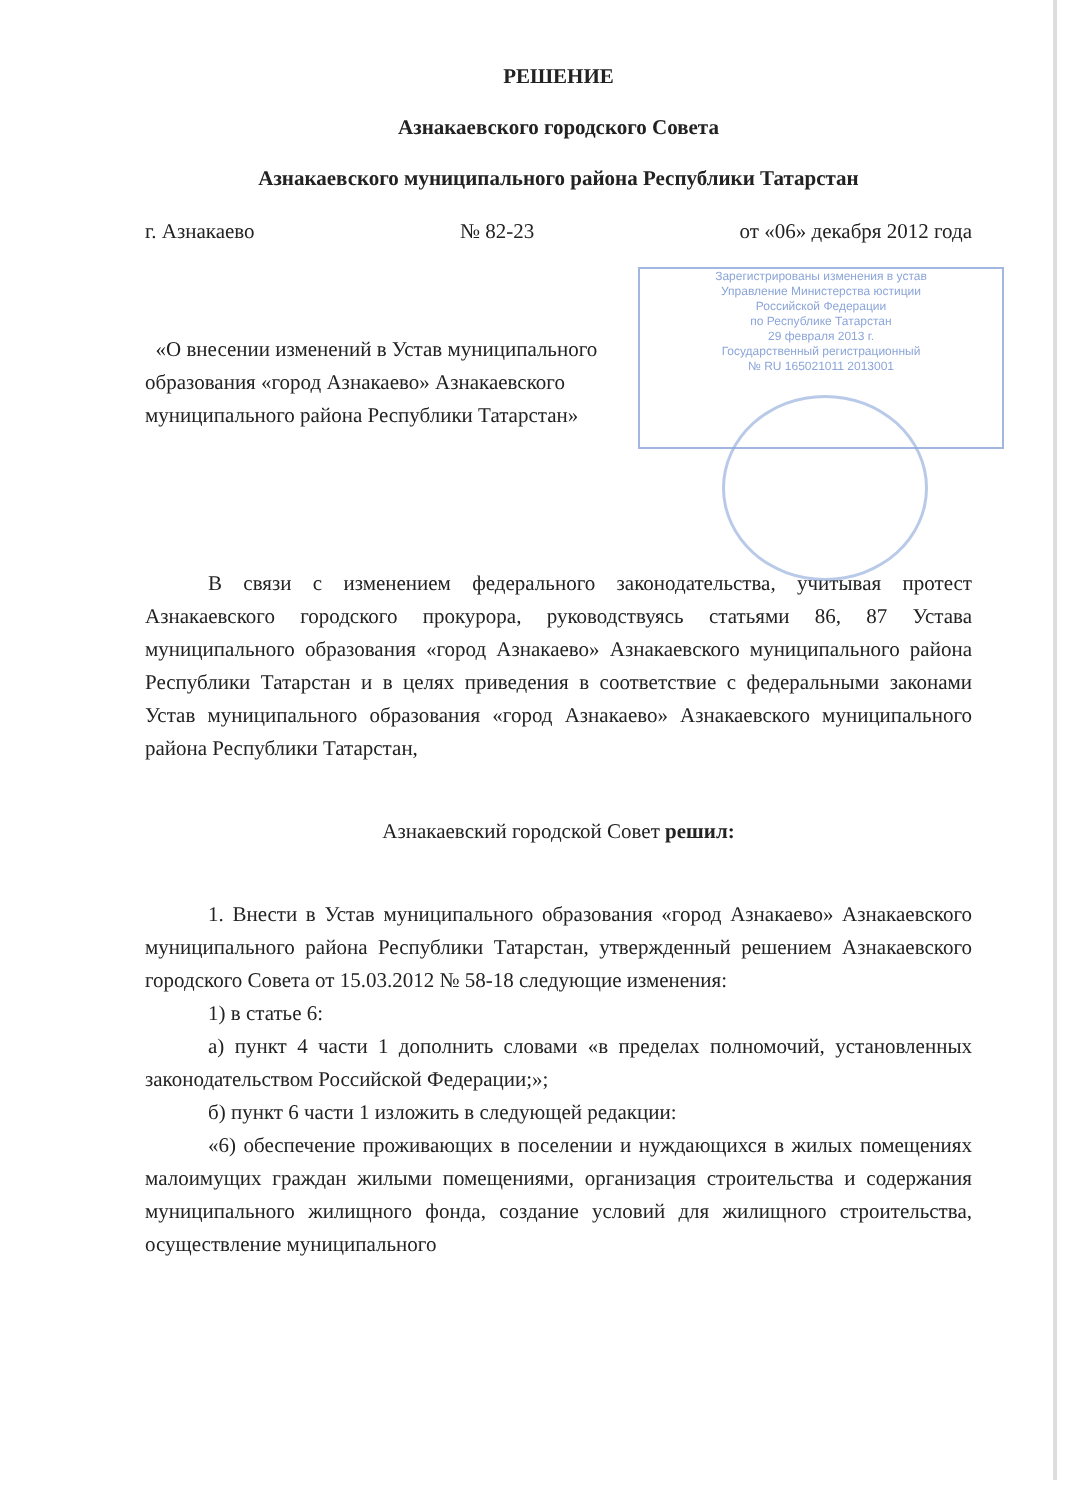Зарегистрированы изменения в устав
Управление Министерства юстиции
Российской Федерации
по Республике Татарстан
29 февраля 2013 г.
Государственный регистрационный
№ RU 165021011 2013001
РЕШЕНИЕ
Азнакаевского городского Совета
Азнакаевского муниципального района Республики Татарстан
г. Азнакаево № 82-23 от «06» декабря 2012 года
«О внесении изменений в Устав муниципального образования «город Азнакаево» Азнакаевского муниципального района Республики Татарстан»
В связи с изменением федерального законодательства, учитывая протест Азнакаевского городского прокурора, руководствуясь статьями 86, 87 Устава муниципального образования «город Азнакаево» Азнакаевского муниципального района Республики Татарстан и в целях приведения в соответствие с федеральными законами Устав муниципального образования «город Азнакаево» Азнакаевского муниципального района Республики Татарстан,
Азнакаевский городской Совет решил:
1. Внести в Устав муниципального образования «город Азнакаево» Азнакаевского муниципального района Республики Татарстан, утвержденный решением Азнакаевского городского Совета от 15.03.2012 № 58-18 следующие изменения:
1) в статье 6:
а) пункт 4 части 1 дополнить словами «в пределах полномочий, установленных законодательством Российской Федерации;»;
б) пункт 6 части 1 изложить в следующей редакции:
«6) обеспечение проживающих в поселении и нуждающихся в жилых помещениях малоимущих граждан жилыми помещениями, организация строительства и содержания муниципального жилищного фонда, создание условий для жилищного строительства, осуществление муниципального